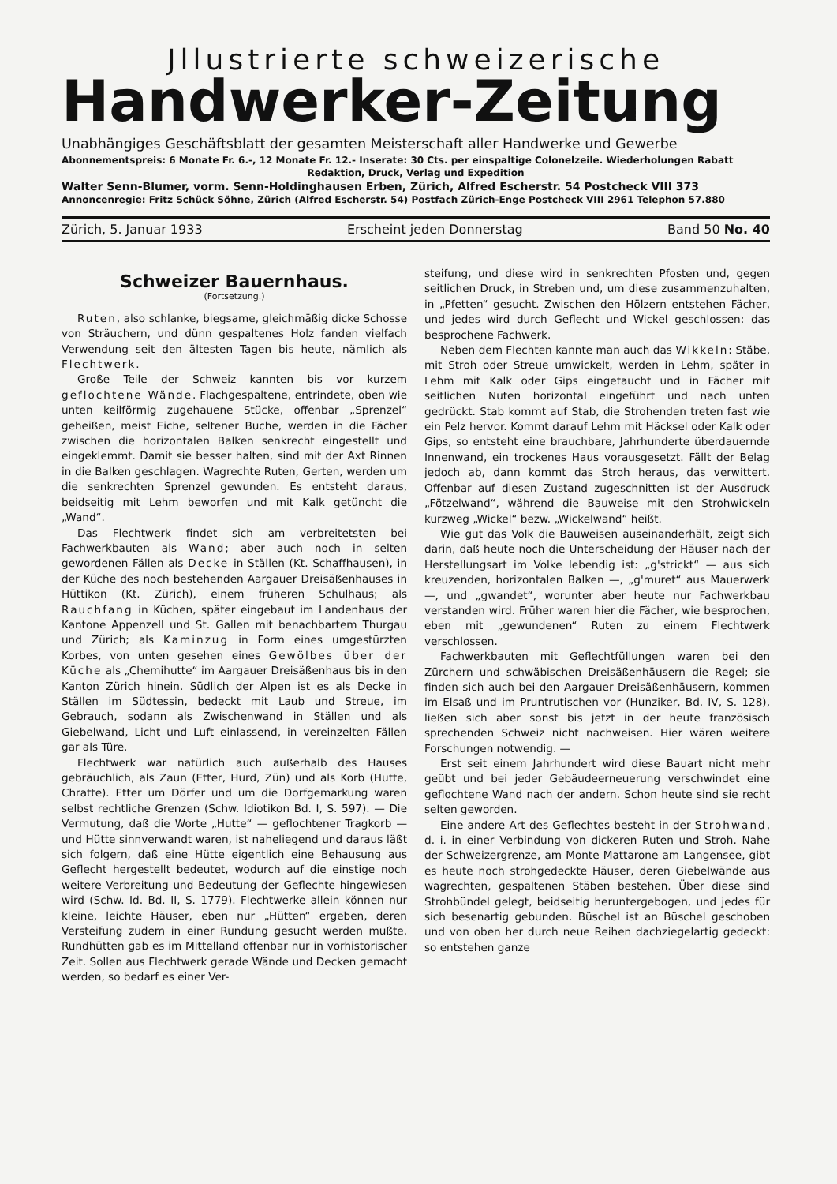Jllustrierte schweizerische
Handwerker-Zeitung
Unabhängiges Geschäftsblatt der gesamten Meisterschaft aller Handwerke und Gewerbe
Abonnementspreis: 6 Monate Fr. 6.-, 12 Monate Fr. 12.- Inserate: 30 Cts. per einspaltige Colonelzeile. Wiederholungen Rabatt
Redaktion, Druck, Verlag und Expedition
Walter Senn-Blumer, vorm. Senn-Holdinghausen Erben, Zürich, Alfred Escherstr. 54 Postcheck VIII 373
Annoncenregie: Fritz Schück Söhne, Zürich (Alfred Escherstr. 54) Postfach Zürich-Enge Postcheck VIII 2961 Telephon 57.880
Zürich, 5. Januar 1933 Erscheint jeden Donnerstag Band 50 No. 40
Schweizer Bauernhaus.
(Fortsetzung.)
Ruten, also schlanke, biegsame, gleichmäßig dicke Schosse von Sträuchern, und dünn gespaltenes Holz fanden vielfach Verwendung seit den ältesten Tagen bis heute, nämlich als Flechtwerk.
Große Teile der Schweiz kannten bis vor kurzem geflochtene Wände. Flachgespaltene, entrindete, oben wie unten keilförmig zugehauene Stücke, offenbar „Sprenzel“ geheißen, meist Eiche, seltener Buche, werden in die Fächer zwischen die horizontalen Balken senkrecht eingestellt und eingeklemmt. Damit sie besser halten, sind mit der Axt Rinnen in die Balken geschlagen. Wagrechte Ruten, Gerten, werden um die senkrechten Sprenzel gewunden. Es entsteht daraus, beidseitig mit Lehm beworfen und mit Kalk getüncht die „Wand“.
Das Flechtwerk findet sich am verbreitetsten bei Fachwerkbauten als Wand; aber auch noch in selten gewordenen Fällen als Decke in Ställen (Kt. Schaffhausen), in der Küche des noch bestehenden Aargauer Dreisäßenhauses in Hüttikon (Kt. Zürich), einem früheren Schulhaus; als Rauchfang in Küchen, später eingebaut im Landenhaus der Kantone Appenzell und St. Gallen mit benachbartem Thurgau und Zürich; als Kaminzug in Form eines umgestürzten Korbes, von unten gesehen eines Gewölbes über der Küche als „Chemihutte“ im Aargauer Dreisäßenhaus bis in den Kanton Zürich hinein. Südlich der Alpen ist es als Decke in Ställen im Südtessin, bedeckt mit Laub und Streue, im Gebrauch, sodann als Zwischenwand in Ställen und als Giebelwand, Licht und Luft einlassend, in vereinzelten Fällen gar als Türe.
Flechtwerk war natürlich auch außerhalb des Hauses gebräuchlich, als Zaun (Etter, Hurd, Zün) und als Korb (Hutte, Chratte). Etter um Dörfer und um die Dorfgemarkung waren selbst rechtliche Grenzen (Schw. Idiotikon Bd. I, S. 597). — Die Vermutung, daß die Worte „Hutte“ — geflochtener Tragkorb — und Hütte sinnverwandt waren, ist naheliegend und daraus läßt sich folgern, daß eine Hütte eigentlich eine Behausung aus Geflecht hergestellt bedeutet, wodurch auf die einstige noch weitere Verbreitung und Bedeutung der Geflechte hingewiesen wird (Schw. Id. Bd. II, S. 1779). Flechtwerke allein können nur kleine, leichte Häuser, eben nur „Hütten“ ergeben, deren Versteifung zudem in einer Rundung gesucht werden mußte. Rundhütten gab es im Mittelland offenbar nur in vorhistorischer Zeit. Sollen aus Flechtwerk gerade Wände und Decken gemacht werden, so bedarf es einer Ver-
steifung, und diese wird in senkrechten Pfosten und, gegen seitlichen Druck, in Streben und, um diese zusammenzuhalten, in „Pfetten“ gesucht. Zwischen den Hölzern entstehen Fächer, und jedes wird durch Geflecht und Wickel geschlossen: das besprochene Fachwerk.
Neben dem Flechten kannte man auch das Wikkeln: Stäbe, mit Stroh oder Streue umwickelt, werden in Lehm, später in Lehm mit Kalk oder Gips eingetaucht und in Fächer mit seitlichen Nuten horizontal eingeführt und nach unten gedrückt. Stab kommt auf Stab, die Strohenden treten fast wie ein Pelz hervor. Kommt darauf Lehm mit Häcksel oder Kalk oder Gips, so entsteht eine brauchbare, Jahrhunderte überdauernde Innenwand, ein trockenes Haus vorausgesetzt. Fällt der Belag jedoch ab, dann kommt das Stroh heraus, das verwittert. Offenbar auf diesen Zustand zugeschnitten ist der Ausdruck „Fötzelwand“, während die Bauweise mit den Strohwickeln kurzweg „Wickel“ bezw. „Wickelwand“ heißt.
Wie gut das Volk die Bauweisen auseinanderhält, zeigt sich darin, daß heute noch die Unterscheidung der Häuser nach der Herstellungsart im Volke lebendig ist: „g'strickt“ — aus sich kreuzenden, horizontalen Balken —, „g'muret“ aus Mauerwerk —, und „gwandet“, worunter aber heute nur Fachwerkbau verstanden wird. Früher waren hier die Fächer, wie besprochen, eben mit „gewundenen“ Ruten zu einem Flechtwerk verschlossen.
Fachwerkbauten mit Geflechtfüllungen waren bei den Zürchern und schwäbischen Dreisäßenhäusern die Regel; sie finden sich auch bei den Aargauer Dreisäßenhäusern, kommen im Elsaß und im Pruntrutischen vor (Hunziker, Bd. IV, S. 128), ließen sich aber sonst bis jetzt in der heute französisch sprechenden Schweiz nicht nachweisen. Hier wären weitere Forschungen notwendig. —
Erst seit einem Jahrhundert wird diese Bauart nicht mehr geübt und bei jeder Gebäudeerneuerung verschwindet eine geflochtene Wand nach der andern. Schon heute sind sie recht selten geworden.
Eine andere Art des Geflechtes besteht in der Strohwand, d. i. in einer Verbindung von dickeren Ruten und Stroh. Nahe der Schweizergrenze, am Monte Mattarone am Langensee, gibt es heute noch strohgedeckte Häuser, deren Giebelwände aus wagrechten, gespaltenen Stäben bestehen. Über diese sind Strohbündel gelegt, beidseitig heruntergebogen, und jedes für sich besenartig gebunden. Büschel ist an Büschel geschoben und von oben her durch neue Reihen dachziegelartig gedeckt: so entstehen ganze